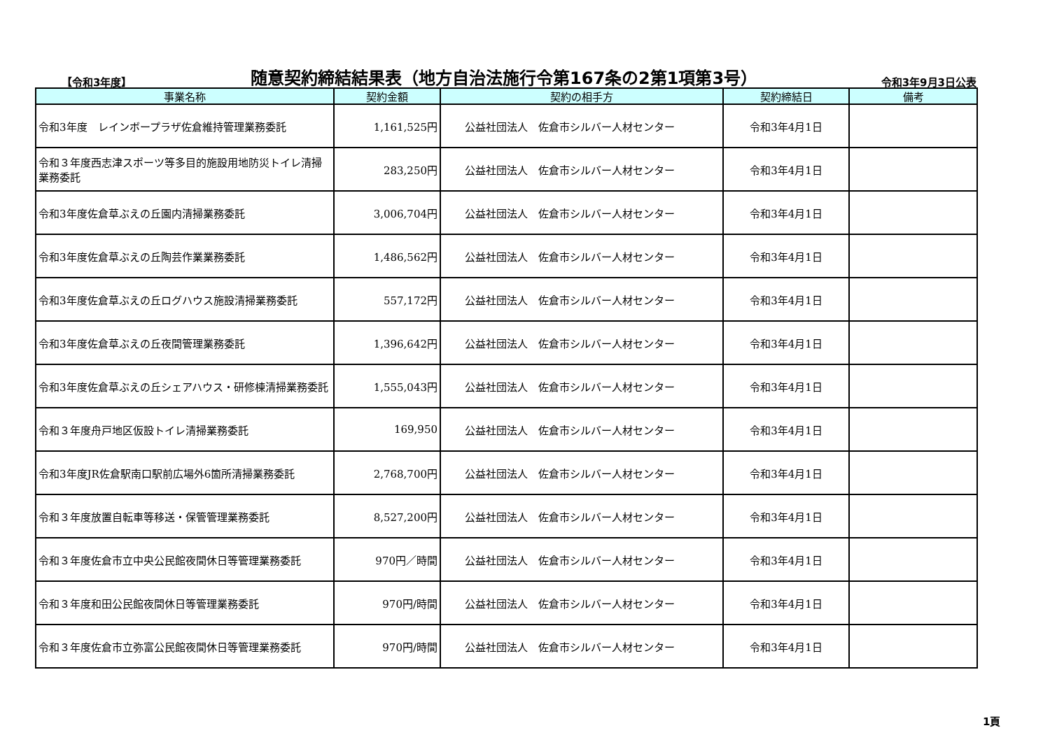【令和3年度】
随意契約締結結果表（地方自治法施行令第167条の2第1項第3号）
令和3年9月3日公表
| 事業名称 | 契約金額 | 契約の相手方 | 契約締結日 | 備考 |
| --- | --- | --- | --- | --- |
| 令和3年度 レインボープラザ佐倉維持管理業務委託 | 1,161,525円 | 公益社団法人 佐倉市シルバー人材センター | 令和3年4月1日 | |
| 令和３年度西志津スポーツ等多目的施設用地防災トイレ清掃業務委託 | 283,250円 | 公益社団法人 佐倉市シルバー人材センター | 令和3年4月1日 | |
| 令和3年度佐倉草ぶえの丘園内清掃業務委託 | 3,006,704円 | 公益社団法人 佐倉市シルバー人材センター | 令和3年4月1日 | |
| 令和3年度佐倉草ぶえの丘陶芸作業業務委託 | 1,486,562円 | 公益社団法人 佐倉市シルバー人材センター | 令和3年4月1日 | |
| 令和3年度佐倉草ぶえの丘ログハウス施設清掃業務委託 | 557,172円 | 公益社団法人 佐倉市シルバー人材センター | 令和3年4月1日 | |
| 令和3年度佐倉草ぶえの丘夜間管理業務委託 | 1,396,642円 | 公益社団法人 佐倉市シルバー人材センター | 令和3年4月1日 | |
| 令和3年度佐倉草ぶえの丘シェアハウス・研修棟清掃業務委託 | 1,555,043円 | 公益社団法人 佐倉市シルバー人材センター | 令和3年4月1日 | |
| 令和３年度舟戸地区仮設トイレ清掃業務委託 | 169,950 | 公益社団法人 佐倉市シルバー人材センター | 令和3年4月1日 | |
| 令和3年度JR佐倉駅南口駅前広場外6箇所清掃業務委託 | 2,768,700円 | 公益社団法人 佐倉市シルバー人材センター | 令和3年4月1日 | |
| 令和３年度放置自転車等移送・保管管理業務委託 | 8,527,200円 | 公益社団法人 佐倉市シルバー人材センター | 令和3年4月1日 | |
| 令和３年度佐倉市立中央公民館夜間休日等管理業務委託 | 970円／時間 | 公益社団法人 佐倉市シルバー人材センター | 令和3年4月1日 | |
| 令和３年度和田公民館夜間休日等管理業務委託 | 970円/時間 | 公益社団法人 佐倉市シルバー人材センター | 令和3年4月1日 | |
| 令和３年度佐倉市立弥富公民館夜間休日等管理業務委託 | 970円/時間 | 公益社団法人 佐倉市シルバー人材センター | 令和3年4月1日 | |
1頁